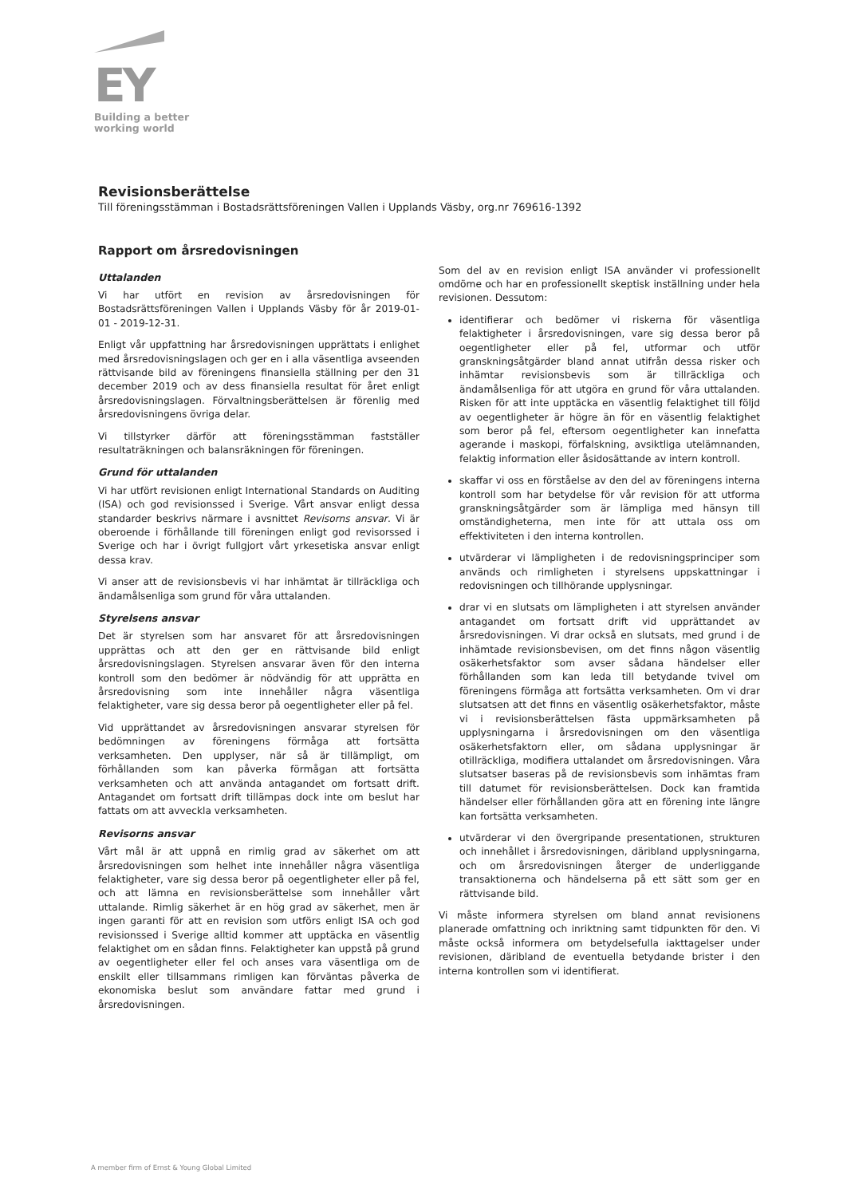EY
Building a better working world
Revisionsberättelse
Till föreningsstämman i Bostadsrättsföreningen Vallen i Upplands Väsby, org.nr 769616-1392
Rapport om årsredovisningen
Uttalanden
Vi har utfört en revision av årsredovisningen för Bostadsrättsföreningen Vallen i Upplands Väsby för år 2019-01-01 - 2019-12-31.
Enligt vår uppfattning har årsredovisningen upprättats i enlighet med årsredovisningslagen och ger en i alla väsentliga avseenden rättvisande bild av föreningens finansiella ställning per den 31 december 2019 och av dess finansiella resultat för året enligt årsredovisningslagen. Förvaltningsberättelsen är förenlig med årsredovisningens övriga delar.
Vi tillstyrker därför att föreningsstämman fastställer resultaträkningen och balansräkningen för föreningen.
Grund för uttalanden
Vi har utfört revisionen enligt International Standards on Auditing (ISA) och god revisionssed i Sverige. Vårt ansvar enligt dessa standarder beskrivs närmare i avsnittet Revisorns ansvar. Vi är oberoende i förhållande till föreningen enligt god revisorssed i Sverige och har i övrigt fullgjort vårt yrkesetiska ansvar enligt dessa krav.
Vi anser att de revisionsbevis vi har inhämtat är tillräckliga och ändamålsenliga som grund för våra uttalanden.
Styrelsens ansvar
Det är styrelsen som har ansvaret för att årsredovisningen upprättas och att den ger en rättvisande bild enligt årsredovisningslagen. Styrelsen ansvarar även för den interna kontroll som den bedömer är nödvändig för att upprätta en årsredovisning som inte innehåller några väsentliga felaktigheter, vare sig dessa beror på oegentligheter eller på fel.
Vid upprättandet av årsredovisningen ansvarar styrelsen för bedömningen av föreningens förmåga att fortsätta verksamheten. Den upplyser, när så är tillämpligt, om förhållanden som kan påverka förmågan att fortsätta verksamheten och att använda antagandet om fortsatt drift. Antagandet om fortsatt drift tillämpas dock inte om beslut har fattats om att avveckla verksamheten.
Revisorns ansvar
Vårt mål är att uppnå en rimlig grad av säkerhet om att årsredovisningen som helhet inte innehåller några väsentliga felaktigheter, vare sig dessa beror på oegentligheter eller på fel, och att lämna en revisionsberättelse som innehåller vårt uttalande. Rimlig säkerhet är en hög grad av säkerhet, men är ingen garanti för att en revision som utförs enligt ISA och god revisionssed i Sverige alltid kommer att upptäcka en väsentlig felaktighet om en sådan finns. Felaktigheter kan uppstå på grund av oegentligheter eller fel och anses vara väsentliga om de enskilt eller tillsammans rimligen kan förväntas påverka de ekonomiska beslut som användare fattar med grund i årsredovisningen.
Som del av en revision enligt ISA använder vi professionellt omdöme och har en professionellt skeptisk inställning under hela revisionen. Dessutom:
identifierar och bedömer vi riskerna för väsentliga felaktigheter i årsredovisningen, vare sig dessa beror på oegentligheter eller på fel, utformar och utför granskningsåtgärder bland annat utifrån dessa risker och inhämtar revisionsbevis som är tillräckliga och ändamålsenliga för att utgöra en grund för våra uttalanden. Risken för att inte upptäcka en väsentlig felaktighet till följd av oegentligheter är högre än för en väsentlig felaktighet som beror på fel, eftersom oegentligheter kan innefatta agerande i maskopi, förfalskning, avsiktliga utelämnanden, felaktig information eller åsidosättande av intern kontroll.
skaffar vi oss en förståelse av den del av föreningens interna kontroll som har betydelse för vår revision för att utforma granskningsåtgärder som är lämpliga med hänsyn till omständigheterna, men inte för att uttala oss om effektiviteten i den interna kontrollen.
utvärderar vi lämpligheten i de redovisningsprinciper som används och rimligheten i styrelsens uppskattningar i redovisningen och tillhörande upplysningar.
drar vi en slutsats om lämpligheten i att styrelsen använder antagandet om fortsatt drift vid upprättandet av årsredovisningen. Vi drar också en slutsats, med grund i de inhämtade revisionsbevisen, om det finns någon väsentlig osäkerhetsfaktor som avser sådana händelser eller förhållanden som kan leda till betydande tvivel om föreningens förmåga att fortsätta verksamheten. Om vi drar slutsatsen att det finns en väsentlig osäkerhetsfaktor, måste vi i revisionsberättelsen fästa uppmärksamheten på upplysningarna i årsredovisningen om den väsentliga osäkerhetsfaktorn eller, om sådana upplysningar är otillräckliga, modifiera uttalandet om årsredovisningen. Våra slutsatser baseras på de revisionsbevis som inhämtas fram till datumet för revisionsberättelsen. Dock kan framtida händelser eller förhållanden göra att en förening inte längre kan fortsätta verksamheten.
utvärderar vi den övergripande presentationen, strukturen och innehållet i årsredovisningen, däribland upplysningarna, och om årsredovisningen återger de underliggande transaktionerna och händelserna på ett sätt som ger en rättvisande bild.
Vi måste informera styrelsen om bland annat revisionens planerade omfattning och inriktning samt tidpunkten för den. Vi måste också informera om betydelsefulla iakttagelser under revisionen, däribland de eventuella betydande brister i den interna kontrollen som vi identifierat.
A member firm of Ernst & Young Global Limited